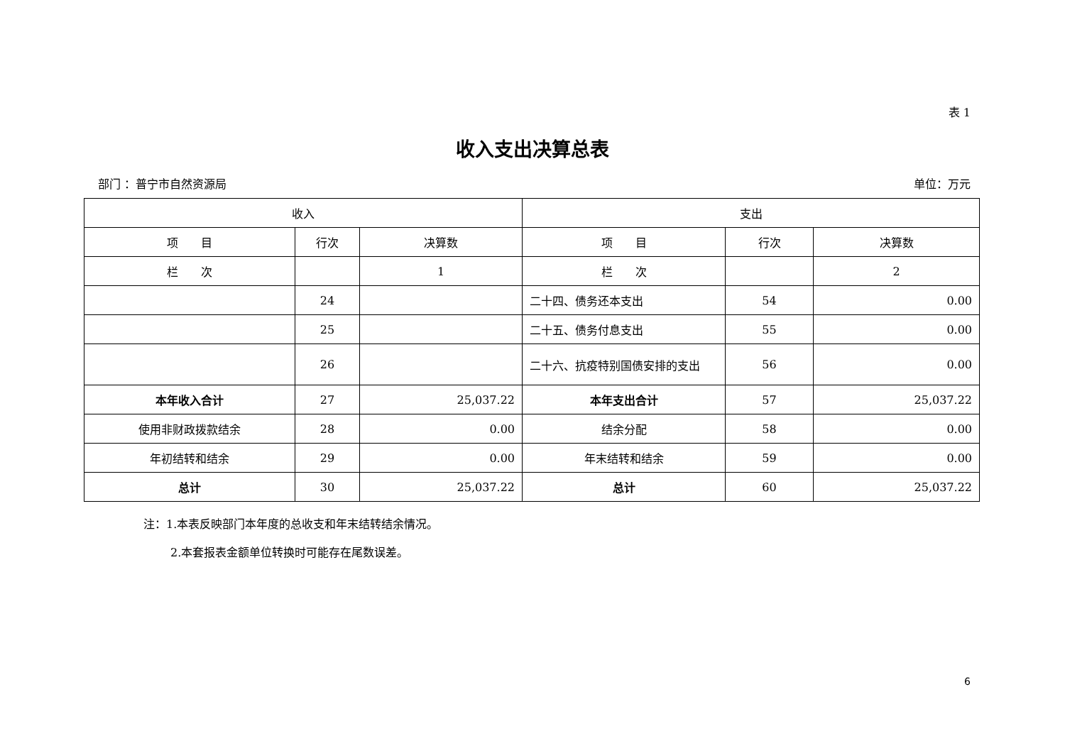表 1
收入支出决算总表
部门 ：普宁市自然资源局 单位：万元
| 收入 | | | 支出 | | |
| --- | --- | --- | --- | --- | --- |
| 项 目 | 行次 | 决算数 | 项 目 | 行次 | 决算数 |
| 栏 次 | | 1 | 栏 次 | | 2 |
| | 24 | | 二十四、债务还本支出 | 54 | 0.00 |
| | 25 | | 二十五、债务付息支出 | 55 | 0.00 |
| | 26 | | 二十六、抗疫特别国债安排的支出 | 56 | 0.00 |
| 本年收入合计 | 27 | 25,037.22 | 本年支出合计 | 57 | 25,037.22 |
| 使用非财政拨款结余 | 28 | 0.00 | 结余分配 | 58 | 0.00 |
| 年初结转和结余 | 29 | 0.00 | 年末结转和结余 | 59 | 0.00 |
| 总计 | 30 | 25,037.22 | 总计 | 60 | 25,037.22 |
注：1.本表反映部门本年度的总收支和年末结转结余情况。
2.本套报表金额单位转换时可能存在尾数误差。
6